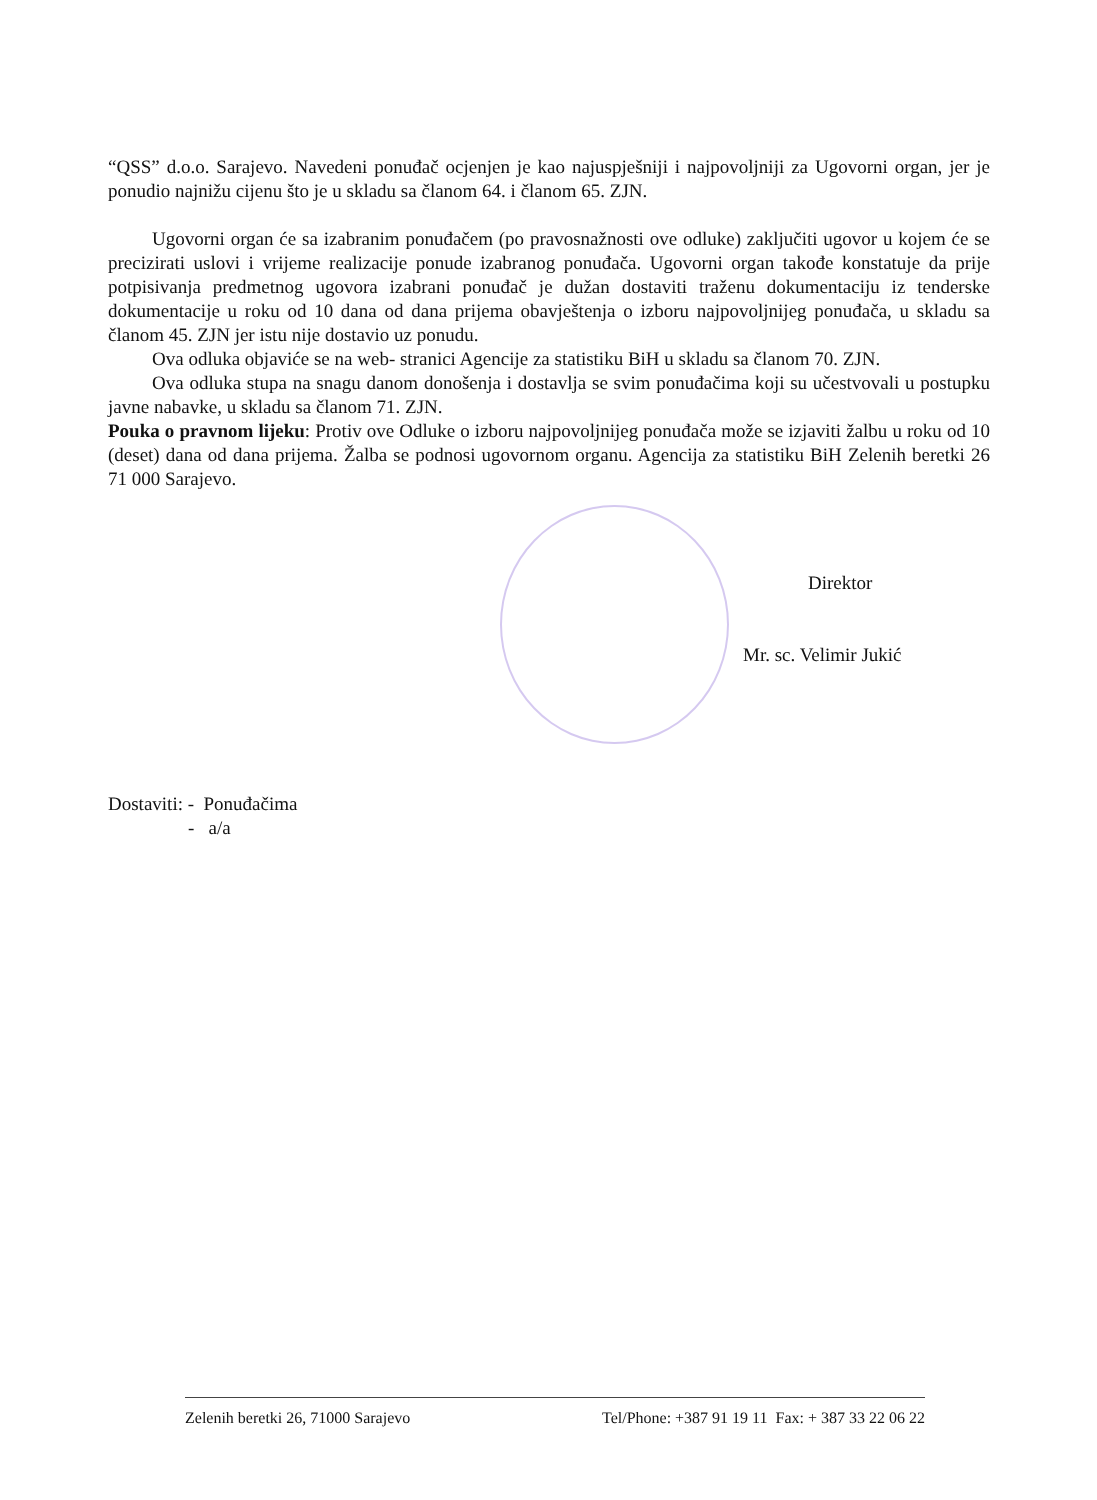“QSS” d.o.o. Sarajevo. Navedeni ponuđač ocjenjen je kao najuspješniji i najpovoljniji za Ugovorni organ, jer je ponudio najnižu cijenu što je u skladu sa članom 64. i članom 65. ZJN.
Ugovorni organ će sa izabranim ponuđačem (po pravosnažnosti ove odluke) zaključiti ugovor u kojem će se precizirati uslovi i vrijeme realizacije ponude izabranog ponuđača. Ugovorni organ takođe konstatuje da prije potpisivanja predmetnog ugovora izabrani ponuđač je dužan dostaviti traženu dokumentaciju iz tenderske dokumentacije u roku od 10 dana od dana prijema obavještenja o izboru najpovoljnijeg ponuđača, u skladu sa članom 45. ZJN jer istu nije dostavio uz ponudu.
Ova odluka objaviće se na web- stranici Agencije za statistiku BiH u skladu sa članom 70. ZJN.
Ova odluka stupa na snagu danom donošenja i dostavlja se svim ponuđačima koji su učestvovali u postupku javne nabavke, u skladu sa članom 71. ZJN.
Pouka o pravnom lijeku: Protiv ove Odluke o izboru najpovoljnijeg ponuđača može se izjaviti žalbu u roku od 10 (deset) dana od dana prijema. Žalba se podnosi ugovornom organu. Agencija za statistiku BiH Zelenih beretki 26 71 000 Sarajevo.
Direktor
Mr. sc. Velimir Jukić
Dostaviti: - Ponuđačima
- a/a
Zelenih beretki 26, 71000 Sarajevo Tel/Phone: +387 91 19 11 Fax: + 387 33 22 06 22